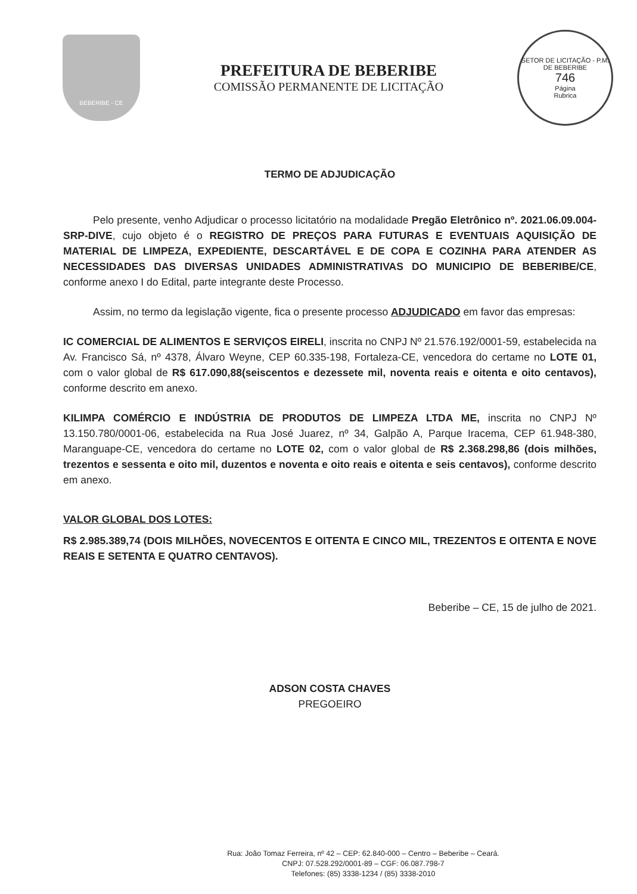BEBERIBE - CE
PREFEITURA DE BEBERIBE
COMISSÃO PERMANENTE DE LICITAÇÃO
SETOR DE LICITAÇÃO - P.M. DE BEBERIBE
746
Página
Rubrica
TERMO DE ADJUDICAÇÃO
Pelo presente, venho Adjudicar o processo licitatório na modalidade Pregão Eletrônico nº. 2021.06.09.004-SRP-DIVE, cujo objeto é o REGISTRO DE PREÇOS PARA FUTURAS E EVENTUAIS AQUISIÇÃO DE MATERIAL DE LIMPEZA, EXPEDIENTE, DESCARTÁVEL E DE COPA E COZINHA PARA ATENDER AS NECESSIDADES DAS DIVERSAS UNIDADES ADMINISTRATIVAS DO MUNICIPIO DE BEBERIBE/CE, conforme anexo I do Edital, parte integrante deste Processo.
Assim, no termo da legislação vigente, fica o presente processo ADJUDICADO em favor das empresas:
IC COMERCIAL DE ALIMENTOS E SERVIÇOS EIRELI, inscrita no CNPJ Nº 21.576.192/0001-59, estabelecida na Av. Francisco Sá, nº 4378, Álvaro Weyne, CEP 60.335-198, Fortaleza-CE, vencedora do certame no LOTE 01, com o valor global de R$ 617.090,88(seiscentos e dezessete mil, noventa reais e oitenta e oito centavos), conforme descrito em anexo.
KILIMPA COMÉRCIO E INDÚSTRIA DE PRODUTOS DE LIMPEZA LTDA ME, inscrita no CNPJ Nº 13.150.780/0001-06, estabelecida na Rua José Juarez, nº 34, Galpão A, Parque Iracema, CEP 61.948-380, Maranguape-CE, vencedora do certame no LOTE 02, com o valor global de R$ 2.368.298,86 (dois milhões, trezentos e sessenta e oito mil, duzentos e noventa e oito reais e oitenta e seis centavos), conforme descrito em anexo.
VALOR GLOBAL DOS LOTES:
R$ 2.985.389,74 (DOIS MILHÕES, NOVECENTOS E OITENTA E CINCO MIL, TREZENTOS E OITENTA E NOVE REAIS E SETENTA E QUATRO CENTAVOS).
Beberibe – CE, 15 de julho de 2021.
ADSON COSTA CHAVES
PREGOEIRO
Rua: João Tomaz Ferreira, nº 42 – CEP: 62.840-000 – Centro – Beberibe – Ceará.
CNPJ: 07.528.292/0001-89 – CGF: 06.087.798-7
Telefones: (85) 3338-1234 / (85) 3338-2010